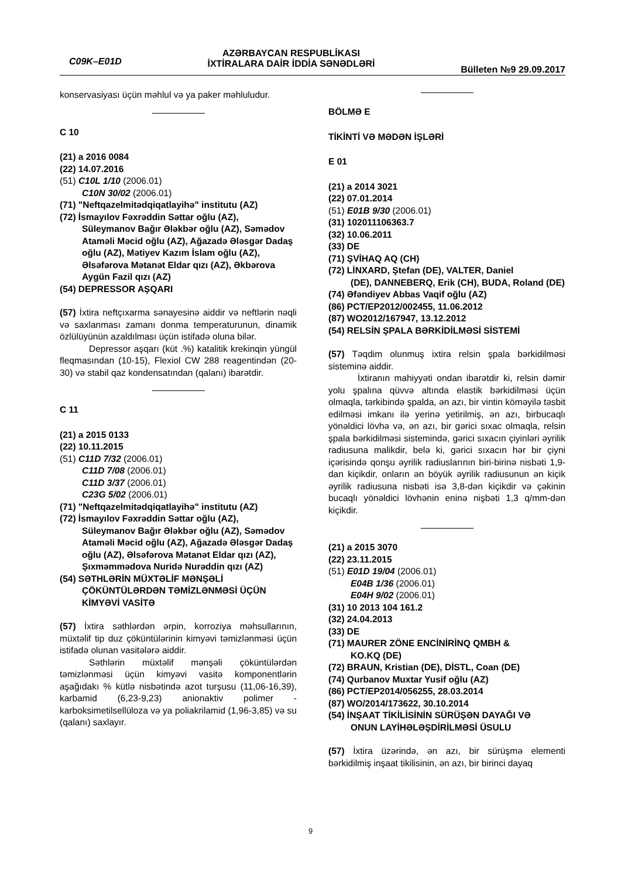C09K–E01D
AZƏRBAYCAN RESPUBLİKASI
İXTİRALARA DAİR İDDİA SƏNƏDLƏRİ
Bülleten №9 29.09.2017
konservasiyası üçün məhlul və ya paker məhluludur.
C 10
(21) a 2016 0084
(22) 14.07.2016
(51) C10L 1/10 (2006.01)
C10N 30/02 (2006.01)
(71) "Neftqazelmitədqiqatlayihə" institutu (AZ)
(72) İsmayılov Fəxrəddin Səttar oğlu (AZ),
Süleymanov Bağır Ələkbər oğlu (AZ), Səmədov Ataməli Məcid oğlu (AZ), Ağazadə Ələsgər Dadaş oğlu (AZ), Mətiyev Kazım İslam oğlu (AZ), Əlsəfərova Mətanət Eldar qızı (AZ), Əkbərova Aygün Fazil qızı (AZ)
(54) DEPRESSOR AŞQARI
(57) İxtira neftçıxarma sənayesinə aiddir və neftlərin nəqli və saxlanması zamanı donma temperaturunun, dinamik özlülüyünün azaldılması üçün istifadə oluna bilər.
Depressor aşqarı (küt .%) katalitik krekinqin yüngül fleqmasından (10-15), Flexiol CW 288 reagentindən (20-30) və stabil qaz kondensatından (qalanı) ibarətdir.
C 11
(21) a 2015 0133
(22) 10.11.2015
(51) C11D 7/32 (2006.01)
C11D 7/08 (2006.01)
C11D 3/37 (2006.01)
C23G 5/02 (2006.01)
(71) "Neftqazelmitədqiqatlayihə" institutu (AZ)
(72) İsmayılov Fəxrəddin Səttar oğlu (AZ),
Süleymanov Bağır Ələkbər oğlu (AZ), Səmədov Ataməli Məcid oğlu (AZ), Ağazadə Ələsgər Dadaş oğlu (AZ), Əlsəfərova Mətanət Eldar qızı (AZ), Şıxməmmədova Nuridə Nurəddin qızı (AZ)
(54) SƏTHLƏRİN MÜXTƏLİF MƏNŞƏLİ
ÇÖKÜNTÜLƏRDƏN TƏMİZLƏNMƏSİ ÜÇÜN KİMYƏVİ VASİTƏ
(57) İxtira səthlərdən ərpin, korroziya məhsullarının, müxtəlif tip duz çöküntülərinin kimyəvi təmizlənməsi üçün istifadə olunan vasitələrə aiddir.
Səthlərin müxtəlif mənşəli çöküntülərdən təmizlənməsi üçün kimyəvi vasitə komponentlərin aşağıdakı % kütlə nisbətində azot turşusu (11,06-16,39), karbamid (6,23-9,23) anionaktiv polimer - karboksimetilsellüloza və ya poliakrilamid (1,96-3,85) və su (qalanı) saxlayır.
BÖLMƏ E
TİKİNTİ VƏ MƏDƏN İŞLƏRİ
E 01
(21) a 2014 3021
(22) 07.01.2014
(51) E01B 9/30 (2006.01)
(31) 102011106363.7
(32) 10.06.2011
(33) DE
(71) ŞVİHAQ AQ (CH)
(72) LİNXARD, Ştefan (DE), VALTER, Daniel
(DE), DANNEBERQ, Erik (CH), BUDA, Roland (DE)
(74) Əfəndiyev Abbas Vaqif oğlu (AZ)
(86) PCT/EP2012/002455, 11.06.2012
(87) WO2012/167947, 13.12.2012
(54) RELSİN ŞPALA BƏRKİDİLMƏSİ SİSTEMİ
(57) Təqdim olunmuş ixtira relsin şpala bərkidilməsi sisteminə aiddir.
İxtiranın mahiyyəti ondan ibarətdir ki, relsin dəmir yolu şpalına qüvvə altında elastik bərkidilməsi üçün olmaqla, tərkibində şpalda, ən azı, bir vintin köməyilə təsbit edilməsi imkanı ilə yerinə yetirilmiş, ən azı, birbucaqlı yönəldici lövhə və, ən azı, bir gərici sıxac olmaqla, relsin şpala bərkidilməsi sistemində, gərici sıxacın çiyinləri əyrilik radiusuna malikdir, belə ki, gərici sıxacın hər bir çiyni içərisində qonşu əyrilik radiuslarının biri-birinə nisbəti 1,9-dan kiçikdir, onların ən böyük əyrilik radiusunun ən kiçik əyrilik radiusuna nisbəti isə 3,8-dən kiçikdir və çəkinin bucaqlı yönəldici lövhənin eninə nişbəti 1,3 q/mm-dən kiçikdir.
(21) a 2015 3070
(22) 23.11.2015
(51) E01D 19/04 (2006.01)
E04B 1/36 (2006.01)
E04H 9/02 (2006.01)
(31) 10 2013 104 161.2
(32) 24.04.2013
(33) DE
(71) MAURER ZÖNE ENCİNİRİNQ QMBH &
KO.KQ (DE)
(72) BRAUN, Kristian (DE), DİSTL, Coan (DE)
(74) Qurbanov Muxtar Yusif oğlu (AZ)
(86) PCT/EP2014/056255, 28.03.2014
(87) WO/2014/173622, 30.10.2014
(54) İNŞAAT TİKİLİSİNİN SÜRÜŞƏN DAYAĞI VƏ
ONUN LAYİHƏLƏŞDİRİLMƏSİ ÜSULU
(57) İxtira üzərində, ən azı, bir sürüşmə elementi bərkidilmiş inşaat tikilisinin, ən azı, bir birinci dayaq
9